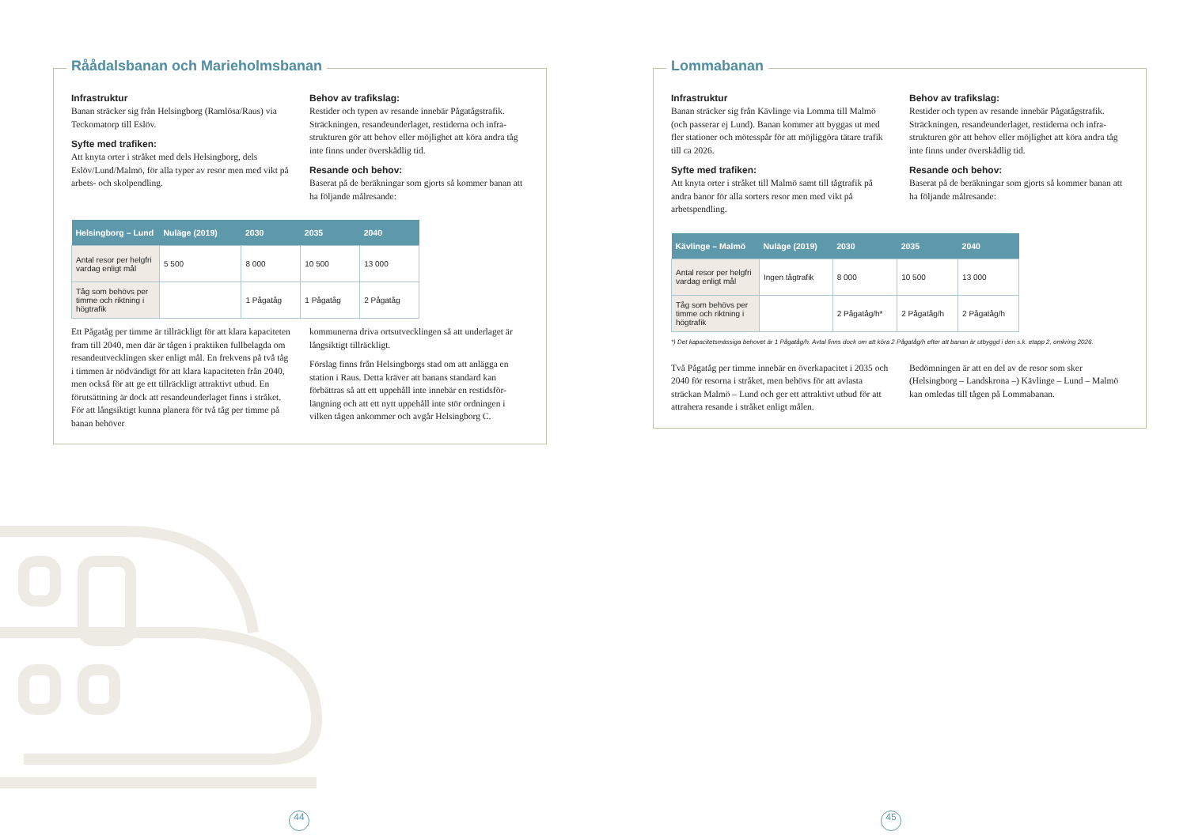Råådalsbanan och Marieholmsbanan
Infrastruktur
Banan sträcker sig från Helsingborg (Ramlösa/Raus) via Teckomatorp till Eslöv.
Syfte med trafiken:
Att knyta orter i stråket med dels Helsingborg, dels Eslöv/Lund/Malmö, för alla typer av resor men med vikt på arbets- och skolpendling.
Behov av trafikslag:
Restider och typen av resande innebär Pågatågstrafik. Sträckningen, resandeunderlaget, restiderna och infra-strukturen gör att behov eller möjlighet att köra andra tåg inte finns under överskådlig tid.
Resande och behov:
Baserat på de beräkningar som gjorts så kommer banan att ha följande målresande:
| Helsingborg – Lund | Nuläge (2019) | 2030 | 2035 | 2040 |
| --- | --- | --- | --- | --- |
| Antal resor per helgfri vardag enligt mål | 5 500 | 8 000 | 10 500 | 13 000 |
| Tåg som behövs per timme och riktning i högtrafik | | 1 Pågatåg | 1 Pågatåg | 2 Pågatåg |
Ett Pågatåg per timme är tillräckligt för att klara kapaciteten fram till 2040, men där är tågen i praktiken fullbelagda om resandeutvecklingen sker enligt mål. En frekvens på två tåg i timmen är nödvändigt för att klara kapaciteten från 2040, men också för att ge ett tillräckligt attraktivt utbud. En förutsättning är dock att resandeunderlaget finns i stråket. För att långsiktigt kunna planera för två tåg per timme på banan behöver
kommunerna driva ortsutvecklingen så att underlaget är långsiktigt tillräckligt.
Förslag finns från Helsingborgs stad om att anlägga en station i Raus. Detta kräver att banans standard kan förbättras så att ett uppehåll inte innebär en restidsför-längning och att ett nytt uppehåll inte stör ordningen i vilken tågen ankommer och avgår Helsingborg C.
44
Lommabanan
Infrastruktur
Banan sträcker sig från Kävlinge via Lomma till Malmö (och passerar ej Lund). Banan kommer att byggas ut med fler stationer och mötesspår för att möjliggöra tätare trafik till ca 2026.
Syfte med trafiken:
Att knyta orter i stråket till Malmö samt till tågtrafik på andra banor för alla sorters resor men med vikt på arbetspendling.
Behov av trafikslag:
Restider och typen av resande innebär Pågatågstrafik. Sträckningen, resandeunderlaget, restiderna och infra-strukturen gör att behov eller möjlighet att köra andra tåg inte finns under överskådlig tid.
Resande och behov:
Baserat på de beräkningar som gjorts så kommer banan att ha följande målresande:
| Kävlinge – Malmö | Nuläge (2019) | 2030 | 2035 | 2040 |
| --- | --- | --- | --- | --- |
| Antal resor per helgfri vardag enligt mål | Ingen tågtrafik | 8 000 | 10 500 | 13 000 |
| Tåg som behövs per timme och riktning i högtrafik | | 2 Pågatåg/h* | 2 Pågatåg/h | 2 Pågatåg/h |
*) Det kapacitetsmässiga behovet är 1 Pågatåg/h. Avtal finns dock om att köra 2 Pågatåg/h efter att banan är utbyggd i den s.k. etapp 2, omkring 2026.
Två Pågatåg per timme innebär en överkapacitet i 2035 och 2040 för resorna i stråket, men behövs för att avlasta sträckan Malmö – Lund och ger ett attraktivt utbud för att attrahera resande i stråket enligt målen.
Bedömningen är att en del av de resor som sker (Helsingborg – Landskrona –) Kävlinge – Lund – Malmö kan omledas till tågen på Lommabanan.
45